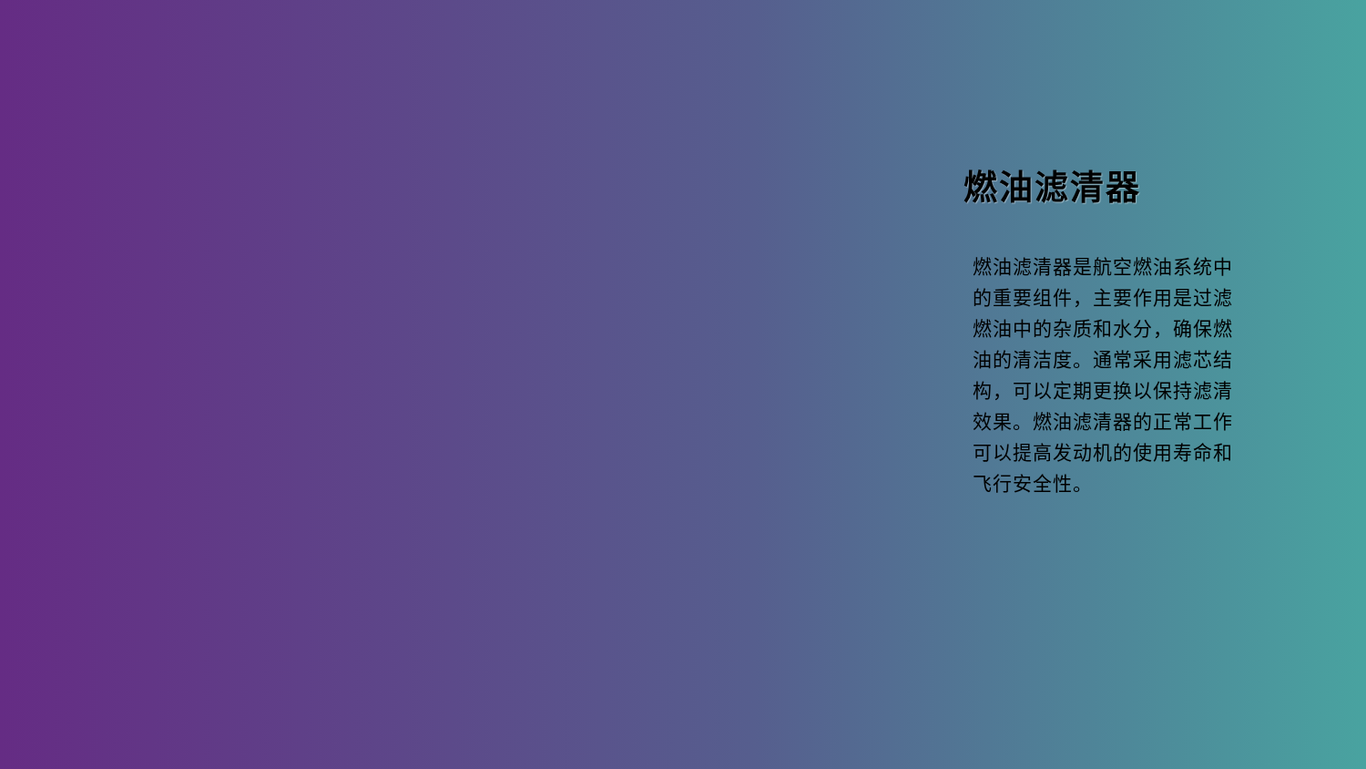燃油滤清器
燃油滤清器是航空燃油系统中的重要组件，主要作用是过滤燃油中的杂质和水分，确保燃油的清洁度。通常采用滤芯结构，可以定期更换以保持滤清效果。燃油滤清器的正常工作可以提高发动机的使用寿命和飞行安全性。